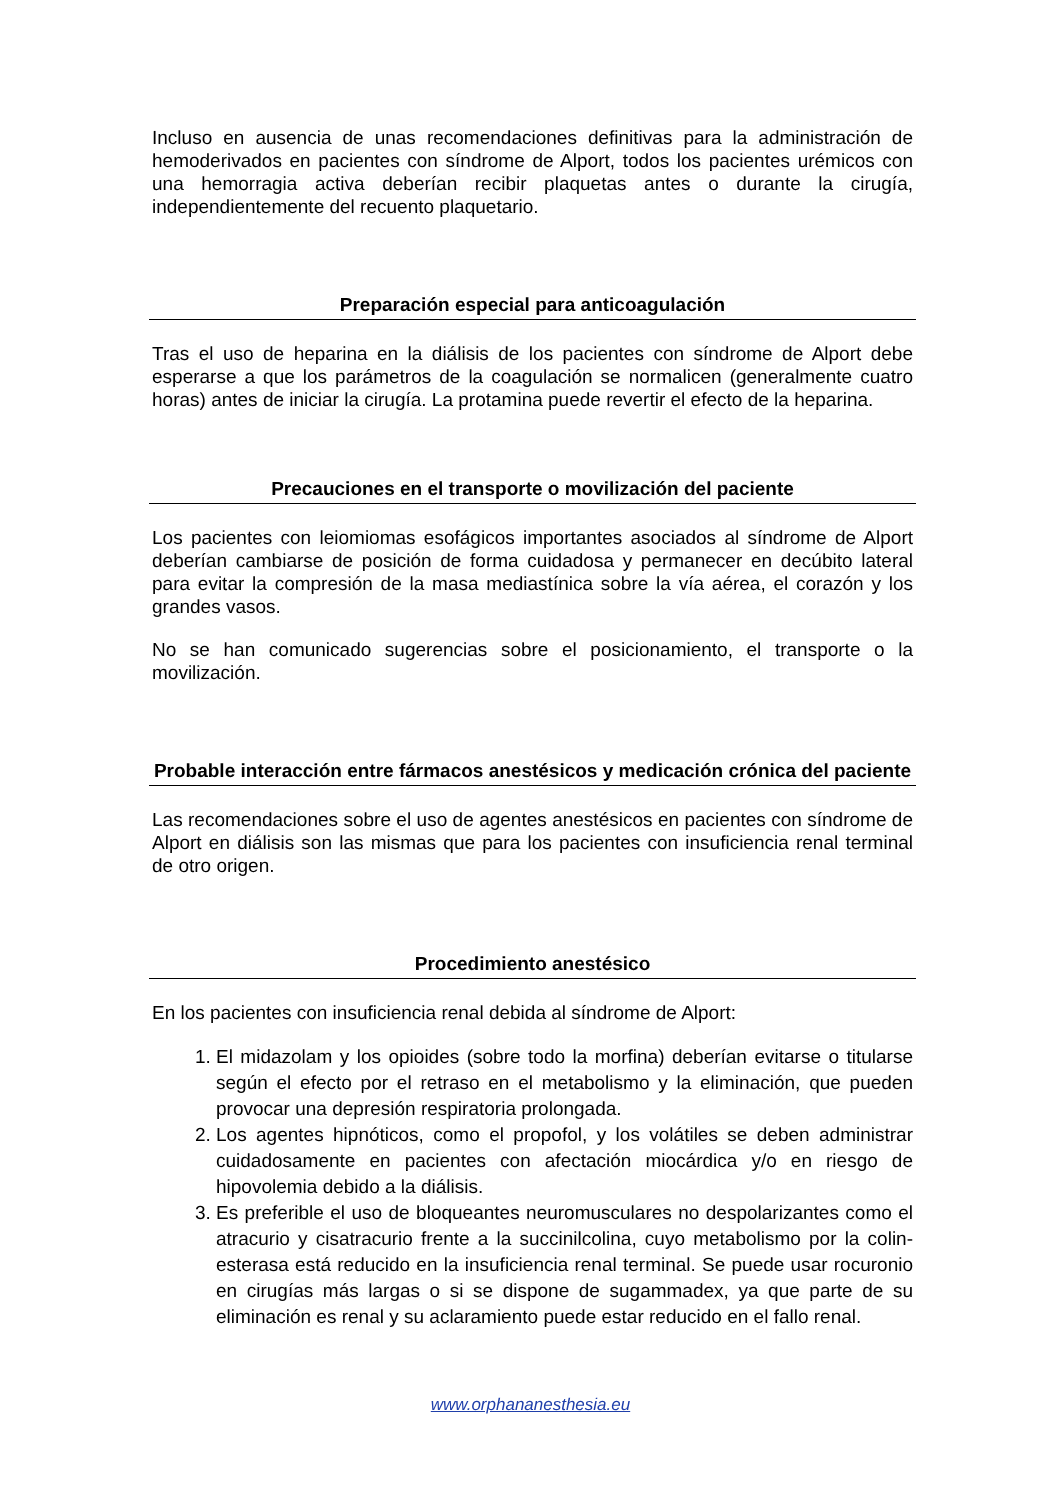Incluso en ausencia de unas recomendaciones definitivas para la administración de hemoderivados en pacientes con síndrome de Alport, todos los pacientes urémicos con una hemorragia activa deberían recibir plaquetas antes o durante la cirugía, independientemente del recuento plaquetario.
Preparación especial para anticoagulación
Tras el uso de heparina en la diálisis de los pacientes con síndrome de Alport debe esperarse a que los parámetros de la coagulación se normalicen (generalmente cuatro horas) antes de iniciar la cirugía. La protamina puede revertir el efecto de la heparina.
Precauciones en el transporte o movilización del paciente
Los pacientes con leiomiomas esofágicos importantes asociados al síndrome de Alport deberían cambiarse de posición de forma cuidadosa y permanecer en decúbito lateral para evitar la compresión de la masa mediastínica sobre la vía aérea, el corazón y los grandes vasos.
No se han comunicado sugerencias sobre el posicionamiento, el transporte o la movilización.
Probable interacción entre fármacos anestésicos y medicación crónica del paciente
Las recomendaciones sobre el uso de agentes anestésicos en pacientes con síndrome de Alport en diálisis son las mismas que para los pacientes con insuficiencia renal terminal de otro origen.
Procedimiento anestésico
En los pacientes con insuficiencia renal debida al síndrome de Alport:
1. El midazolam y los opioides (sobre todo la morfina) deberían evitarse o titularse según el efecto por el retraso en el metabolismo y la eliminación, que pueden provocar una depresión respiratoria prolongada.
2. Los agentes hipnóticos, como el propofol, y los volátiles se deben administrar cuidadosamente en pacientes con afectación miocárdica y/o en riesgo de hipovolemia debido a la diálisis.
3. Es preferible el uso de bloqueantes neuromusculares no despolarizantes como el atracurio y cisatracurio frente a la succinilcolina, cuyo metabolismo por la colin-esterasa está reducido en la insuficiencia renal terminal. Se puede usar rocuronio en cirugías más largas o si se dispone de sugammadex, ya que parte de su eliminación es renal y su aclaramiento puede estar reducido en el fallo renal.
www.orphananesthesia.eu